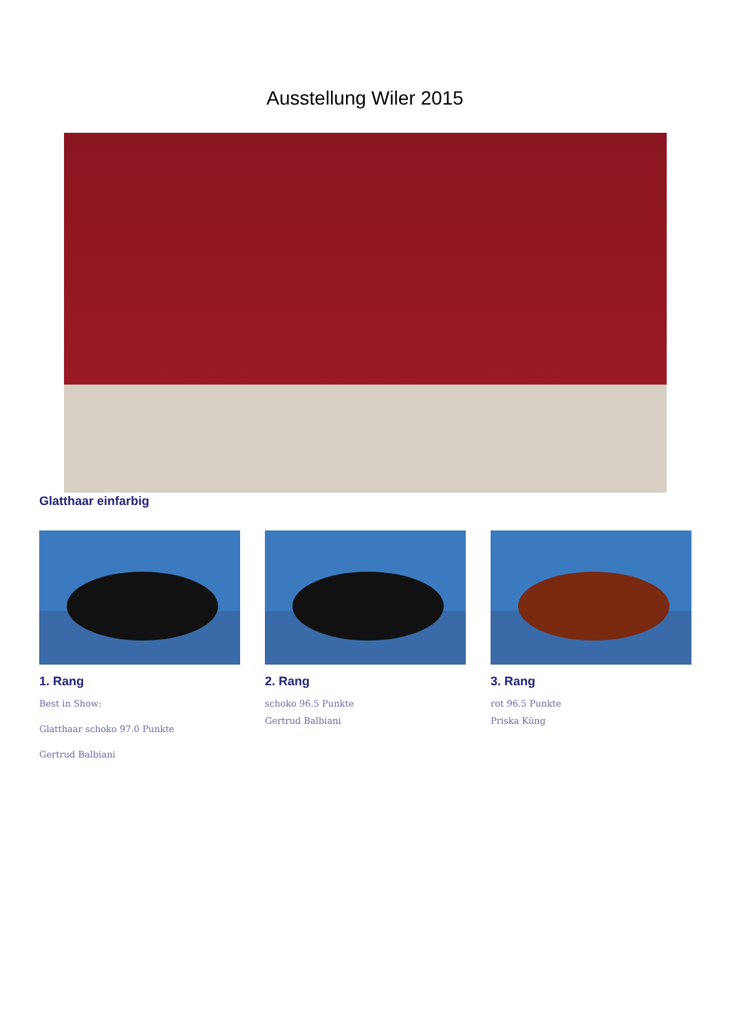Ausstellung Wiler 2015
Glatthaar einfarbig
1. Rang
Best in Show:
Glatthaar schoko 97.0 Punkte
Gertrud Balbiani
2. Rang
schoko 96.5 Punkte
Gertrud Balbiani
3. Rang
rot 96.5 Punkte
Priska Küng